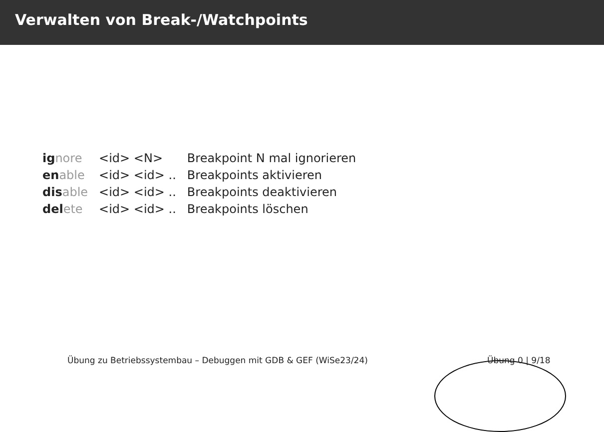Verwalten von Break-/Watchpoints
| ig nore | <id> <N> | Breakpoint N mal ignorieren |
| en able | <id> <id> .. | Breakpoints aktivieren |
| dis able | <id> <id> .. | Breakpoints deaktivieren |
| del ete | <id> <id> .. | Breakpoints löschen |
Übung zu Betriebssystembau – Debuggen mit GDB & GEF (WiSe23/24) Übung 0 | 9/18